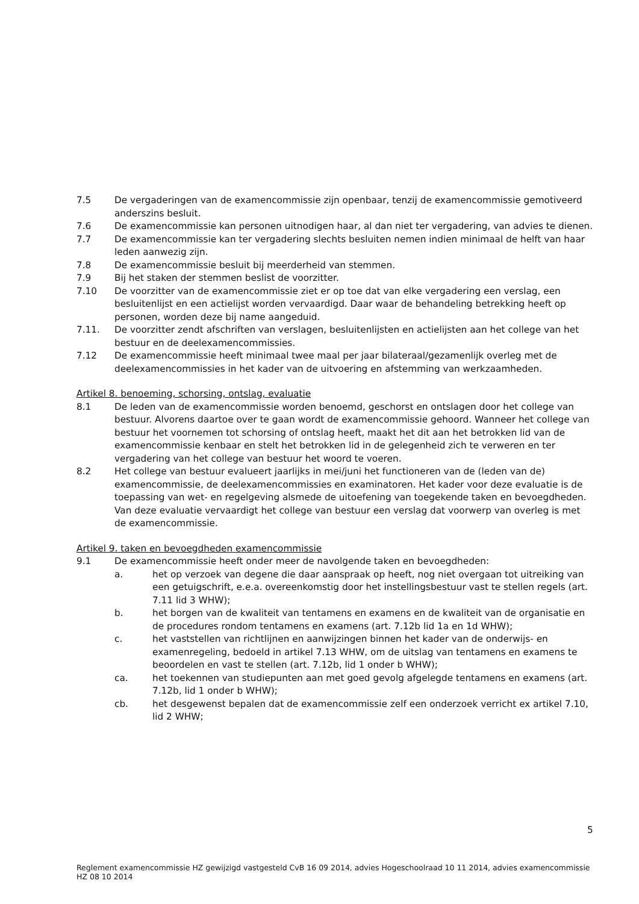7.5 De vergaderingen van de examencommissie zijn openbaar, tenzij de examencommissie gemotiveerd anderszins besluit.
7.6 De examencommissie kan personen uitnodigen haar, al dan niet ter vergadering, van advies te dienen.
7.7 De examencommissie kan ter vergadering slechts besluiten nemen indien minimaal de helft van haar leden aanwezig zijn.
7.8 De examencommissie besluit bij meerderheid van stemmen.
7.9 Bij het staken der stemmen beslist de voorzitter.
7.10 De voorzitter van de examencommissie ziet er op toe dat van elke vergadering een verslag, een besluitenlijst en een actielijst worden vervaardigd. Daar waar de behandeling betrekking heeft op personen, worden deze bij name aangeduid.
7.11. De voorzitter zendt afschriften van verslagen, besluitenlijsten en actielijsten aan het college van het bestuur en de deelexamencommissies.
7.12 De examencommissie heeft minimaal twee maal per jaar bilateraal/gezamenlijk overleg met de deelexamencommissies in het kader van de uitvoering en afstemming van werkzaamheden.
Artikel 8. benoeming, schorsing, ontslag, evaluatie
8.1 De leden van de examencommissie worden benoemd, geschorst en ontslagen door het college van bestuur. Alvorens daartoe over te gaan wordt de examencommissie gehoord. Wanneer het college van bestuur het voornemen tot schorsing of ontslag heeft, maakt het dit aan het betrokken lid van de examencommissie kenbaar en stelt het betrokken lid in de gelegenheid zich te verweren en ter vergadering van het college van bestuur het woord te voeren.
8.2 Het college van bestuur evalueert jaarlijks in mei/juni het functioneren van de (leden van de) examencommissie, de deelexamencommissies en examinatoren. Het kader voor deze evaluatie is de toepassing van wet- en regelgeving alsmede de uitoefening van toegekende taken en bevoegdheden. Van deze evaluatie vervaardigt het college van bestuur een verslag dat voorwerp van overleg is met de examencommissie.
Artikel 9. taken en bevoegdheden examencommissie
9.1 De examencommissie heeft onder meer de navolgende taken en bevoegdheden:
a. het op verzoek van degene die daar aanspraak op heeft, nog niet overgaan tot uitreiking van een getuigschrift, e.e.a. overeenkomstig door het instellingsbestuur vast te stellen regels (art. 7.11 lid 3 WHW);
b. het borgen van de kwaliteit van tentamens en examens en de kwaliteit van de organisatie en de procedures rondom tentamens en examens (art. 7.12b lid 1a en 1d WHW);
c. het vaststellen van richtlijnen en aanwijzingen binnen het kader van de onderwijs- en examenregeling, bedoeld in artikel 7.13 WHW, om de uitslag van tentamens en examens te beoordelen en vast te stellen (art. 7.12b, lid 1 onder b WHW);
ca. het toekennen van studiepunten aan met goed gevolg afgelegde tentamens en examens (art. 7.12b, lid 1 onder b WHW);
cb. het desgewenst bepalen dat de examencommissie zelf een onderzoek verricht ex artikel 7.10, lid 2 WHW;
5
Reglement examencommissie HZ gewijzigd vastgesteld CvB 16 09 2014, advies Hogeschoolraad 10 11 2014, advies examencommissie HZ 08 10 2014